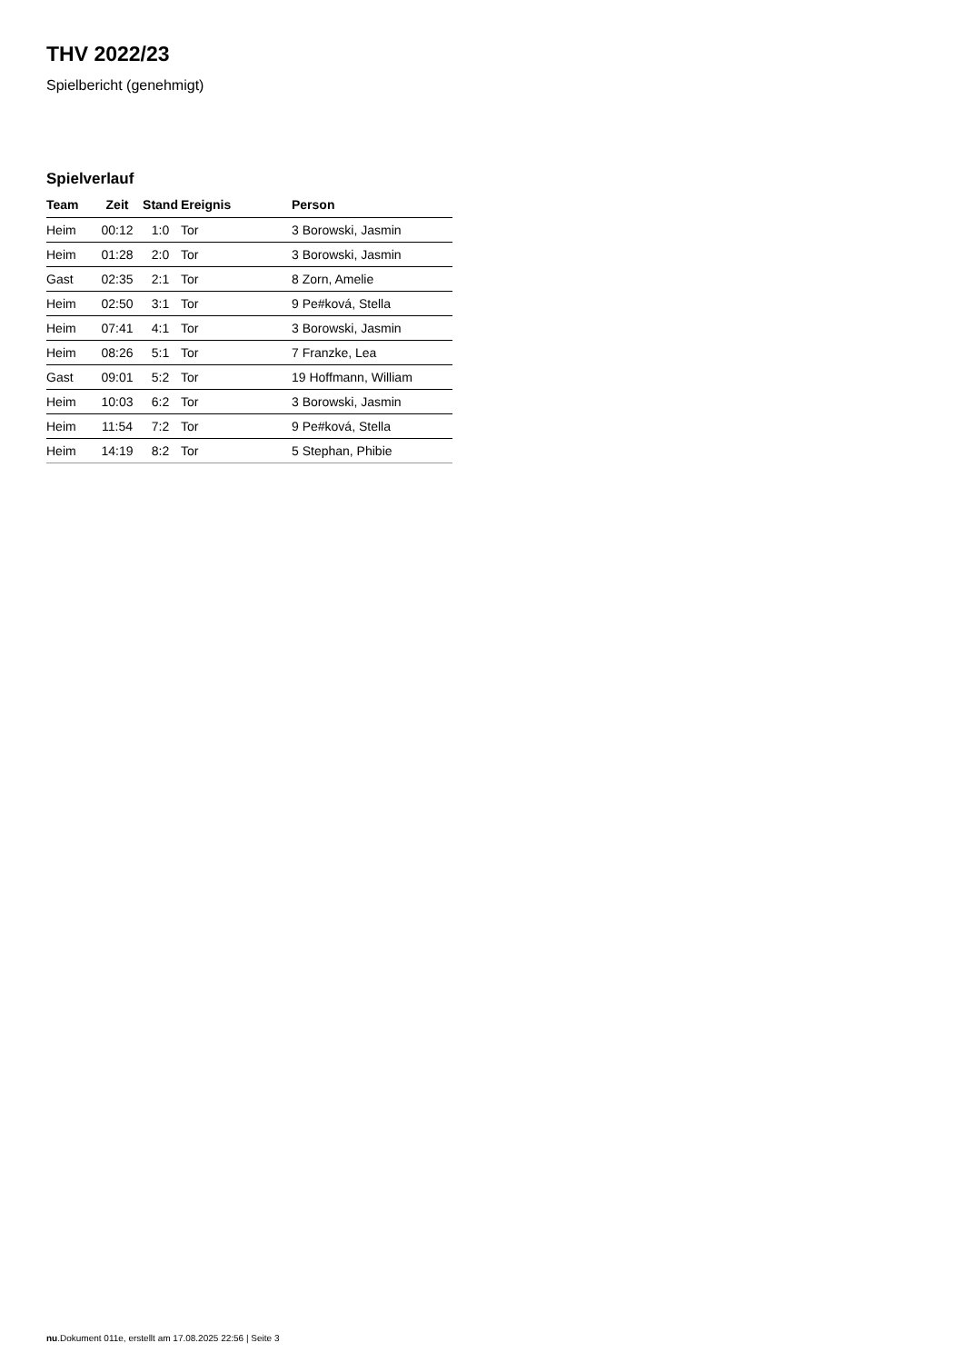THV 2022/23
Spielbericht (genehmigt)
Spielverlauf
| Team | Zeit | Stand | Ereignis | Person |
| --- | --- | --- | --- | --- |
| Heim | 00:12 | 1:0 | Tor | 3 Borowski, Jasmin |
| Heim | 01:28 | 2:0 | Tor | 3 Borowski, Jasmin |
| Gast | 02:35 | 2:1 | Tor | 8 Zorn, Amelie |
| Heim | 02:50 | 3:1 | Tor | 9 Pe#ková, Stella |
| Heim | 07:41 | 4:1 | Tor | 3 Borowski, Jasmin |
| Heim | 08:26 | 5:1 | Tor | 7 Franzke, Lea |
| Gast | 09:01 | 5:2 | Tor | 19 Hoffmann, William |
| Heim | 10:03 | 6:2 | Tor | 3 Borowski, Jasmin |
| Heim | 11:54 | 7:2 | Tor | 9 Pe#ková, Stella |
| Heim | 14:19 | 8:2 | Tor | 5 Stephan, Phibie |
nu.Dokument 011e, erstellt am 17.08.2025 22:56 | Seite 3